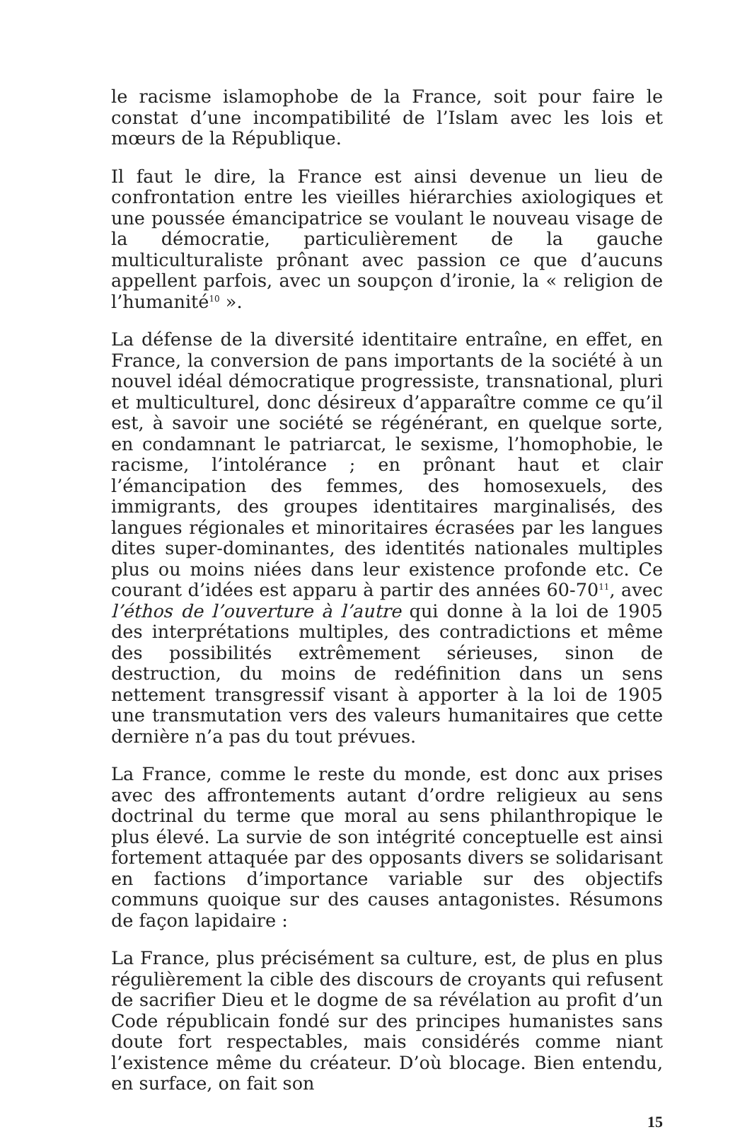le racisme islamophobe de la France, soit pour faire le constat d’une incompatibilité de l’Islam avec les lois et mœurs de la République.
Il faut le dire, la France est ainsi devenue un lieu de confrontation entre les vieilles hiérarchies axiologiques et une poussée émancipatrice se voulant le nouveau visage de la démocratie, particulièrement de la gauche multiculturaliste prônant avec passion ce que d’aucuns appellent parfois, avec un soupçon d’ironie, la « religion de l’humanité<sup>10</sup> ».
La défense de la diversité identitaire entraîne, en effet, en France, la conversion de pans importants de la société à un nouvel idéal démocratique progressiste, transnational, pluri et multiculturel, donc désireux d’apparaître comme ce qu’il est, à savoir une société se régénérant, en quelque sorte, en condamnant le patriarcat, le sexisme, l’homophobie, le racisme, l’intolérance ; en prônant haut et clair l’émancipation des femmes, des homosexuels, des immigrants, des groupes identitaires marginalisés, des langues régionales et minoritaires écrasées par les langues dites super-dominantes, des identités nationales multiples plus ou moins niées dans leur existence profonde etc. Ce courant d’idées est apparu à partir des années 60-70<sup>11</sup>, avec l’éthos de l’ouverture à l’autre qui donne à la loi de 1905 des interprétations multiples, des contradictions et même des possibilités extrêmement sérieuses, sinon de destruction, du moins de redéfinition dans un sens nettement transgressif visant à apporter à la loi de 1905 une transmutation vers des valeurs humanitaires que cette dernière n’a pas du tout prévues.
La France, comme le reste du monde, est donc aux prises avec des affrontements autant d’ordre religieux au sens doctrinal du terme que moral au sens philanthropique le plus élevé. La survie de son intégrité conceptuelle est ainsi fortement attaquée par des opposants divers se solidarisant en factions d’importance variable sur des objectifs communs quoique sur des causes antagonistes. Résumons de façon lapidaire :
La France, plus précisément sa culture, est, de plus en plus régulièrement la cible des discours de croyants qui refusent de sacrifier Dieu et le dogme de sa révélation au profit d’un Code républicain fondé sur des principes humanistes sans doute fort respectables, mais considérés comme niant l’existence même du créateur. D’où blocage. Bien entendu, en surface, on fait son
15